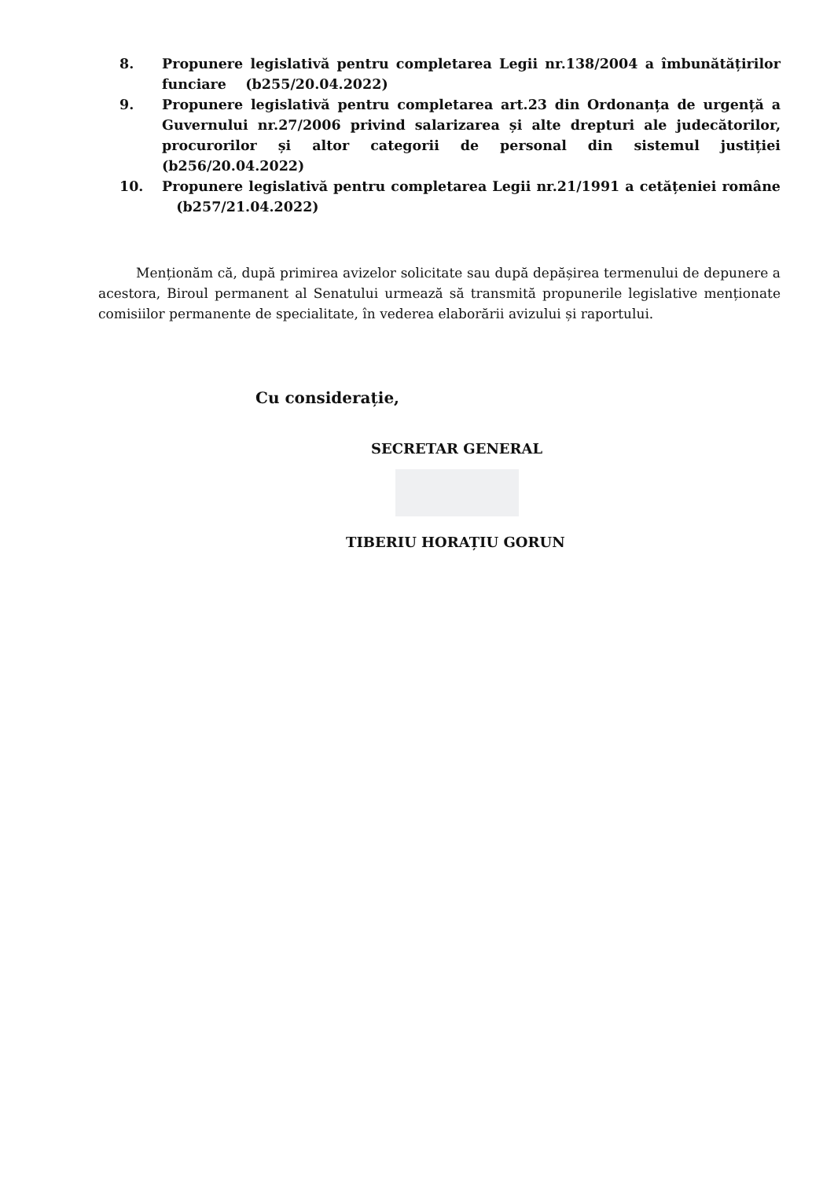8. Propunere legislativă pentru completarea Legii nr.138/2004 a îmbunătățirilor funciare (b255/20.04.2022)
9. Propunere legislativă pentru completarea art.23 din Ordonanța de urgență a Guvernului nr.27/2006 privind salarizarea și alte drepturi ale judecătorilor, procurorilor și altor categorii de personal din sistemul justiției (b256/20.04.2022)
10. Propunere legislativă pentru completarea Legii nr.21/1991 a cetățeniei române (b257/21.04.2022)
Menționăm că, după primirea avizelor solicitate sau după depășirea termenului de depunere a acestora, Biroul permanent al Senatului urmează să transmită propunerile legislative menționate comisiilor permanente de specialitate, în vederea elaborării avizului și raportului.
Cu considerație,
SECRETAR GENERAL
TIBERIU HORAȚIU GORUN